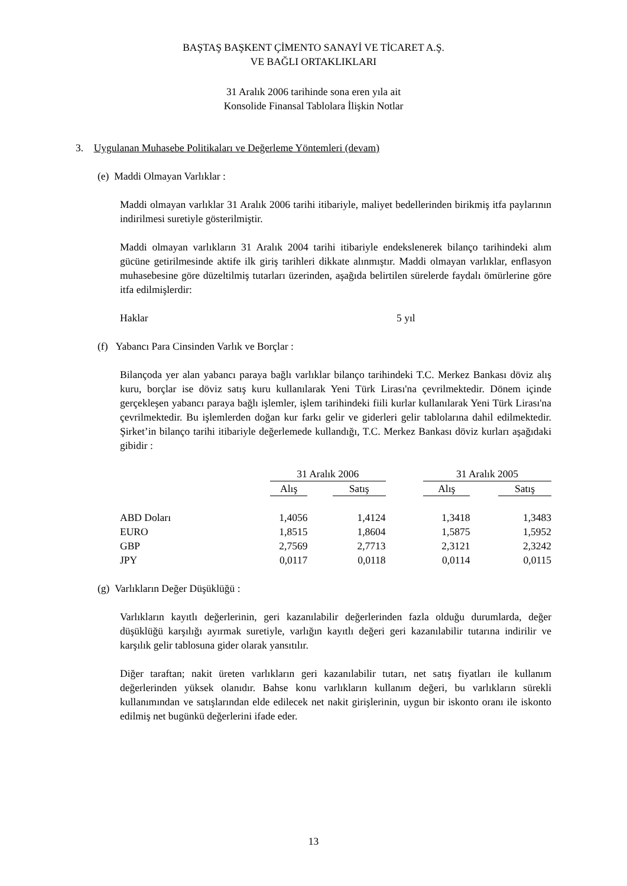BAŞTAŞ BAŞKENT ÇİMENTO SANAYİ VE TİCARET A.Ş.
VE BAĞLI ORTAKLIKLARI
31 Aralık 2006 tarihinde sona eren yıla ait
Konsolide Finansal Tablolara İlişkin Notlar
3. Uygulanan Muhasebe Politikaları ve Değerleme Yöntemleri (devam)
(e) Maddi Olmayan Varlıklar :
Maddi olmayan varlıklar 31 Aralık 2006 tarihi itibariyle, maliyet bedellerinden birikmiş itfa paylarının indirilmesi suretiyle gösterilmiştir.
Maddi olmayan varlıkların 31 Aralık 2004 tarihi itibariyle endekslenerek bilanço tarihindeki alım gücüne getirilmesinde aktife ilk giriş tarihleri dikkate alınmıştır. Maddi olmayan varlıklar, enflasyon muhasebesine göre düzeltilmiş tutarları üzerinden, aşağıda belirtilen sürelerde faydalı ömürlerine göre itfa edilmişlerdir:
Haklar 5 yıl
(f) Yabancı Para Cinsinden Varlık ve Borçlar :
Bilançoda yer alan yabancı paraya bağlı varlıklar bilanço tarihindeki T.C. Merkez Bankası döviz alış kuru, borçlar ise döviz satış kuru kullanılarak Yeni Türk Lirası'na çevrilmektedir. Dönem içinde gerçekleşen yabancı paraya bağlı işlemler, işlem tarihindeki fiili kurlar kullanılarak Yeni Türk Lirası'na çevrilmektedir. Bu işlemlerden doğan kur farkı gelir ve giderleri gelir tablolarına dahil edilmektedir. Şirket’in bilanço tarihi itibariyle değerlemede kullandığı, T.C. Merkez Bankası döviz kurları aşağıdaki gibidir :
| | 31 Aralık 2006 | | | | 31 Aralık 2005 | | |
| | Alış | | Satış | | Alış | | Satış |
| ABD Doları | 1,4056 | | 1,4124 | | 1,3418 | | 1,3483 |
| EURO | 1,8515 | | 1,8604 | | 1,5875 | | 1,5952 |
| GBP | 2,7569 | | 2,7713 | | 2,3121 | | 2,3242 |
| JPY | 0,0117 | | 0,0118 | | 0,0114 | | 0,0115 |
(g) Varlıkların Değer Düşüklüğü :
Varlıkların kayıtlı değerlerinin, geri kazanılabilir değerlerinden fazla olduğu durumlarda, değer düşüklüğü karşılığı ayırmak suretiyle, varlığın kayıtlı değeri geri kazanılabilir tutarına indirilir ve karşılık gelir tablosuna gider olarak yansıtılır.
Diğer taraftan; nakit üreten varlıkların geri kazanılabilir tutarı, net satış fiyatları ile kullanım değerlerinden yüksek olanıdır. Bahse konu varlıkların kullanım değeri, bu varlıkların sürekli kullanımından ve satışlarından elde edilecek net nakit girişlerinin, uygun bir iskonto oranı ile iskonto edilmiş net bugünkü değerlerini ifade eder.
13